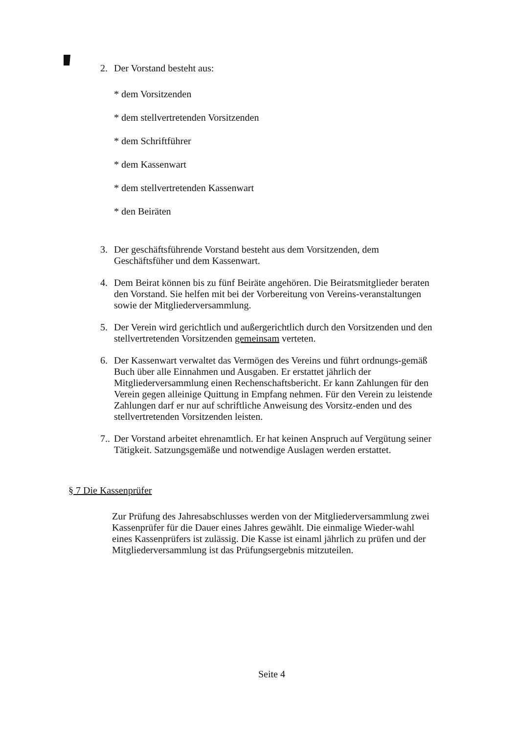2. Der Vorstand besteht aus:
* dem Vorsitzenden
* dem stellvertretenden Vorsitzenden
* dem Schriftführer
* dem Kassenwart
* dem stellvertretenden Kassenwart
* den Beiräten
3. Der geschäftsführende Vorstand besteht aus dem Vorsitzenden, dem Geschäftsfüher und dem Kassenwart.
4. Dem Beirat können bis zu fünf Beiräte angehören. Die Beiratsmitglieder beraten den Vorstand. Sie helfen mit bei der Vorbereitung von Vereins-veranstaltungen sowie der Mitgliederversammlung.
5. Der Verein wird gerichtlich und außergerichtlich durch den Vorsitzenden und den stellvertretenden Vorsitzenden gemeinsam verteten.
6. Der Kassenwart verwaltet das Vermögen des Vereins und führt ordnungs-gemäß Buch über alle Einnahmen und Ausgaben. Er erstattet jährlich der Mitgliederversammlung einen Rechenschaftsbericht. Er kann Zahlungen für den Verein gegen alleinige Quittung in Empfang nehmen. Für den Verein zu leistende Zahlungen darf er nur auf schriftliche Anweisung des Vorsitz-enden und des stellvertretenden Vorsitzenden leisten.
7.. Der Vorstand arbeitet ehrenamtlich. Er hat keinen Anspruch auf Vergütung seiner Tätigkeit. Satzungsgemäße und notwendige Auslagen werden erstattet.
§ 7 Die Kassenprüfer
Zur Prüfung des Jahresabschlusses werden von der Mitgliederversammlung zwei Kassenprüfer für die Dauer eines Jahres gewählt. Die einmalige Wieder-wahl eines Kassenprüfers ist zulässig. Die Kasse ist einaml jährlich zu prüfen und der Mitgliederversammlung ist das Prüfungsergebnis mitzuteilen.
Seite 4